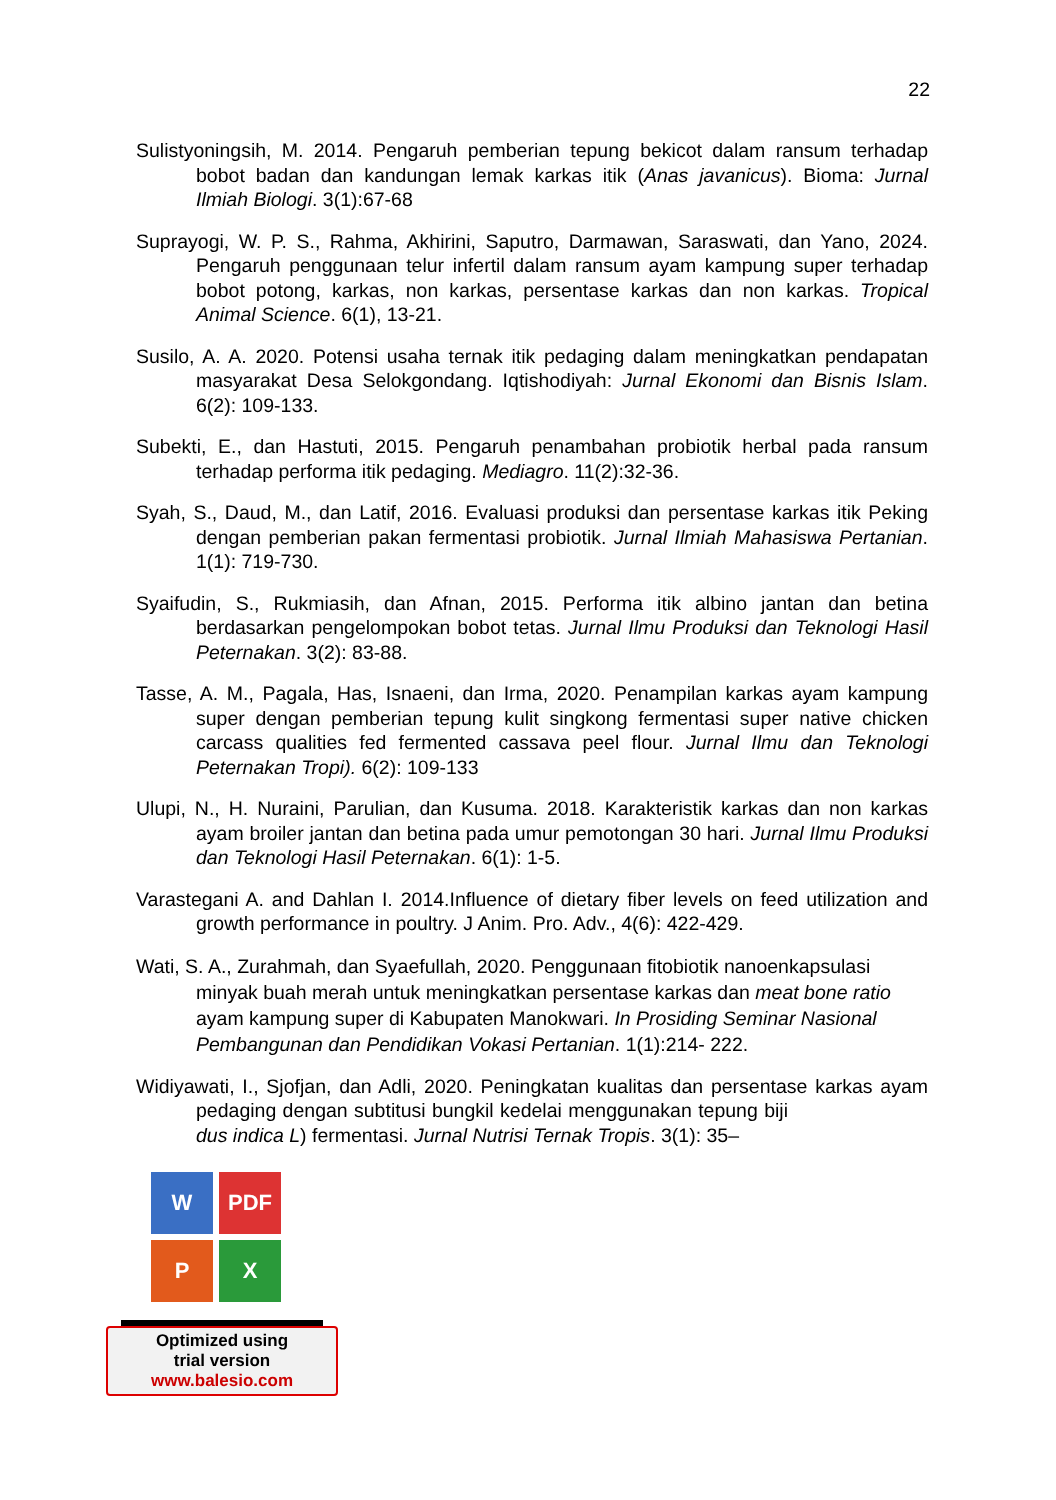22
Sulistyoningsih, M. 2014. Pengaruh pemberian tepung bekicot dalam ransum terhadap bobot badan dan kandungan lemak karkas itik (Anas javanicus). Bioma: Jurnal Ilmiah Biologi. 3(1):67-68
Suprayogi, W. P. S., Rahma, Akhirini, Saputro, Darmawan, Saraswati, dan Yano, 2024. Pengaruh penggunaan telur infertil dalam ransum ayam kampung super terhadap bobot potong, karkas, non karkas, persentase karkas dan non karkas. Tropical Animal Science. 6(1), 13-21.
Susilo, A. A. 2020. Potensi usaha ternak itik pedaging dalam meningkatkan pendapatan masyarakat Desa Selokgondang. Iqtishodiyah: Jurnal Ekonomi dan Bisnis Islam. 6(2): 109-133.
Subekti, E., dan Hastuti, 2015. Pengaruh penambahan probiotik herbal pada ransum terhadap performa itik pedaging. Mediagro. 11(2):32-36.
Syah, S., Daud, M., dan Latif, 2016. Evaluasi produksi dan persentase karkas itik Peking dengan pemberian pakan fermentasi probiotik. Jurnal Ilmiah Mahasiswa Pertanian. 1(1): 719-730.
Syaifudin, S., Rukmiasih, dan Afnan, 2015. Performa itik albino jantan dan betina berdasarkan pengelompokan bobot tetas. Jurnal Ilmu Produksi dan Teknologi Hasil Peternakan. 3(2): 83-88.
Tasse, A. M., Pagala, Has, Isnaeni, dan Irma, 2020. Penampilan karkas ayam kampung super dengan pemberian tepung kulit singkong fermentasi super native chicken carcass qualities fed fermented cassava peel flour. Jurnal Ilmu dan Teknologi Peternakan Tropi). 6(2): 109-133
Ulupi, N., H. Nuraini, Parulian, dan Kusuma. 2018. Karakteristik karkas dan non karkas ayam broiler jantan dan betina pada umur pemotongan 30 hari. Jurnal Ilmu Produksi dan Teknologi Hasil Peternakan. 6(1): 1-5.
Varastegani A. and Dahlan I. 2014.Influence of dietary fiber levels on feed utilization and growth performance in poultry. J Anim. Pro. Adv., 4(6): 422-429.
Wati, S. A., Zurahmah, dan Syaefullah, 2020. Penggunaan fitobiotik nanoenkapsulasi minyak buah merah untuk meningkatkan persentase karkas dan meat bone ratio ayam kampung super di Kabupaten Manokwari. In Prosiding Seminar Nasional Pembangunan dan Pendidikan Vokasi Pertanian. 1(1):214- 222.
Widiyawati, I., Sjofjan, dan Adli, 2020. Peningkatan kualitas dan persentase karkas ayam pedaging dengan subtitusi bungkil kedelai menggunakan tepung biji dus indica L) fermentasi. Jurnal Nutrisi Ternak Tropis. 3(1): 35–
W PDF
P X
Optimized using
trial version
www.balesio.com